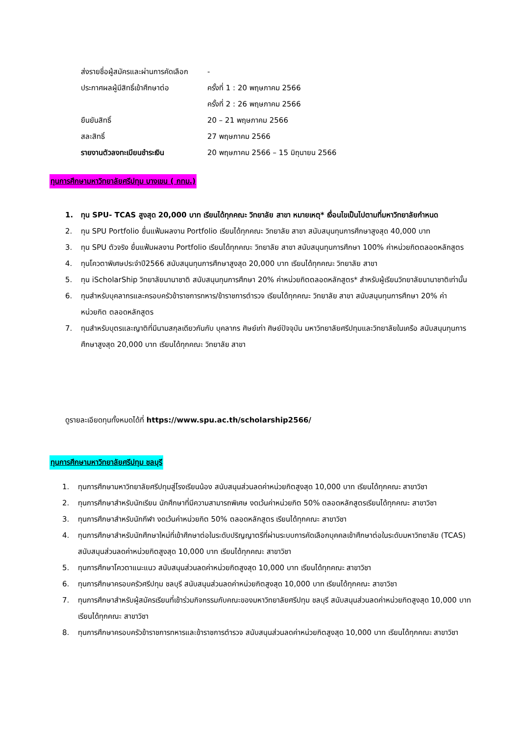ส่งรายชื่อผู้สมัครและผ่านการคัดเลือก -
ประกาศผลผู้มีสิทธิ์เข้าศึกษาต่อ ครั้งที่ 1 : 20 พฤษภาคม 2566
ครั้งที่ 2 : 26 พฤษภาคม 2566
ยืนยันสิทธิ์ 20 – 21 พฤษภาคม 2566
สละสิทธิ์ 27 พฤษภาคม 2566
รายงานตัวลงทะเบียนชำระเงิน 20 พฤษภาคม 2566 – 15 มิถุนายน 2566
ทุนการศึกษามหาวิทยาลัยศรีปทุม บางเขน ( กทม.)
1. ทุน SPU- TCAS สูงสุด 20,000 บาท เรียนได้ทุกคณะ วิทยาลัย สาขา หมายเหตุ* เงื่อนไขเป็นไปตามที่มหาวิทยาลัยกำหนด
2. ทุน SPU Portfolio ยื่นแฟ้มผลงาน Portfolio เรียนได้ทุกคณะ วิทยาลัย สาขา สนับสนุนทุนการศึกษาสูงสุด 40,000 บาท
3. ทุน SPU ตัวจริง ยื่นแฟ้มผลงาน Portfolio เรียนได้ทุกคณะ วิทยาลัย สาขา สนับสนุนทุนการศึกษา 100% ค่าหน่วยกิตตลอดหลักสูตร
4. ทุนโควตาพิเศษประจำปี2566 สนับสนุนทุนการศึกษาสูงสุด 20,000 บาท เรียนได้ทุกคณะ วิทยาลัย สาขา
5. ทุน iScholarShip วิทยาลัยนานาชาติ สนับสนุนทุนการศึกษา 20% ค่าหน่วยกิตตลอดหลักสูตร* สำหรับผู้เรียนวิทยาลัยนานาชาติเท่านั้น
6. ทุนสำหรับบุคลากรและครอบครัวข้าราชการทหาร/ข้าราชการตำรวจ เรียนได้ทุกคณะ วิทยาลัย สาขา สนับสนุนทุนการศึกษา 20% ค่าหน่วยกิต ตลอดหลักสูตร
7. ทุนสำหรับบุตรและญาติที่มีนามสกุลเดียวกันกับ บุคลากร ศิษย์เก่า ศิษย์ปัจจุบัน มหาวิทยาลัยศรีปทุมและวิทยาลัยในเครือ สนับสนุนทุนการศึกษาสูงสุด 20,000 บาท เรียนได้ทุกคณะ วิทยาลัย สาขา
ดูรายละเอียดทุนทั้งหมดได้ที่ https://www.spu.ac.th/scholarship2566/
ทุนการศึกษามหาวิทยาลัยศรีปทุม ชลบุรี
1. ทุนการศึกษามหาวิทยาลัยศรีปทุมสู่โรงเรียนน้อง สนับสนุนส่วนลดค่าหน่วยกิตสูงสุด 10,000 บาท เรียนได้ทุกคณะ สาขาวิชา
2. ทุนการศึกษาสำหรับนักเรียน นักศึกษาที่มีความสามารถพิเศษ งดเว้นค่าหน่วยกิต 50% ตลอดหลักสูตรเรียนได้ทุกคณะ สาขาวิชา
3. ทุนการศึกษาสำหรับนักกีฬา งดเว้นค่าหน่วยกิต 50% ตลอดหลักสูตร เรียนได้ทุกคณะ สาขาวิชา
4. ทุนการศึกษาสำหรับนักศึกษาใหม่ที่เข้าศึกษาต่อในระดับปริญญาตรีที่ผ่านระบบการคัดเลือกบุคคลเข้าศึกษาต่อในระดับมหาวิทยาลัย (TCAS) สนับสนุนส่วนลดค่าหน่วยกิตสูงสุด 10,000 บาท เรียนได้ทุกคณะ สาขาวิชา
5. ทุนการศึกษาโควตาแนะแนว สนับสนุนส่วนลดค่าหน่วยกิตสูงสุด 10,000 บาท เรียนได้ทุกคณะ สาขาวิชา
6. ทุนการศึกษาครอบครัวศรีปทุม ชลบุรี สนับสนุนส่วนลดค่าหน่วยกิตสูงสุด 10,000 บาท เรียนได้ทุกคณะ สาขาวิชา
7. ทุนการศึกษาสำหรับผู้สมัครเรียนที่เข้าร่วมกิจกรรมกับคณะของมหาวิทยาลัยศรีปทุม ชลบุรี สนับสนุนส่วนลดค่าหน่วยกิตสูงสุด 10,000 บาท เรียนได้ทุกคณะ สาขาวิชา
8. ทุนการศึกษาครอบครัวข้าราชการทหารและข้าราชการตำรวจ สนับสนุนส่วนลดค่าหน่วยกิตสูงสุด 10,000 บาท เรียนได้ทุกคณะ สาขาวิชา